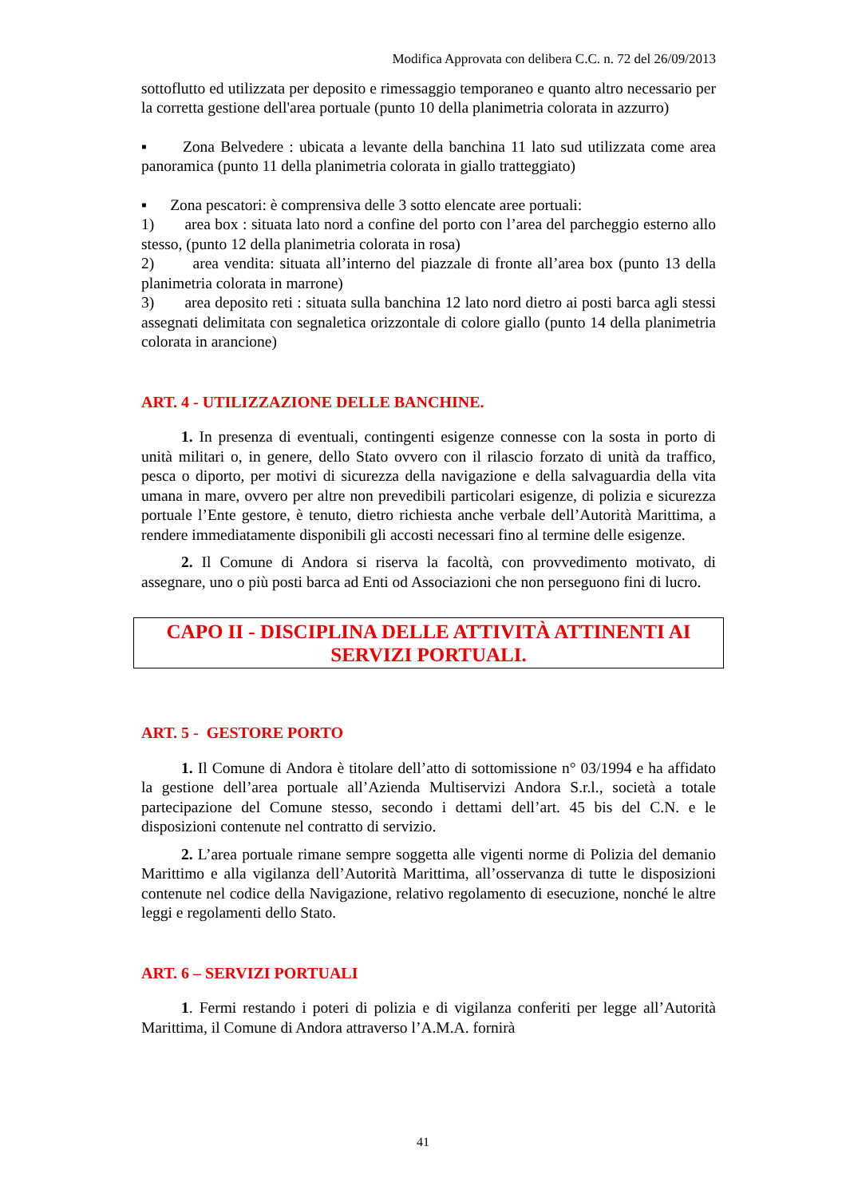Modifica Approvata con delibera C.C. n. 72 del 26/09/2013
sottoflutto ed utilizzata per deposito e rimessaggio temporaneo e quanto altro necessario per la corretta gestione dell'area portuale (punto 10 della planimetria colorata in azzurro)
▪ Zona Belvedere : ubicata a levante della banchina 11 lato sud utilizzata come area panoramica (punto 11 della planimetria colorata in giallo tratteggiato)
▪ Zona pescatori: è comprensiva delle 3 sotto elencate aree portuali:
1) area box : situata lato nord a confine del porto con l’area del parcheggio esterno allo stesso, (punto 12 della planimetria colorata in rosa)
2) area vendita: situata all’interno del piazzale di fronte all’area box (punto 13 della planimetria colorata in marrone)
3) area deposito reti : situata sulla banchina 12 lato nord dietro ai posti barca agli stessi assegnati delimitata con segnaletica orizzontale di colore giallo (punto 14 della planimetria colorata in arancione)
ART. 4 - UTILIZZAZIONE DELLE BANCHINE.
1. In presenza di eventuali, contingenti esigenze connesse con la sosta in porto di unità militari o, in genere, dello Stato ovvero con il rilascio forzato di unità da traffico, pesca o diporto, per motivi di sicurezza della navigazione e della salvaguardia della vita umana in mare, ovvero per altre non prevedibili particolari esigenze, di polizia e sicurezza portuale l’Ente gestore, è tenuto, dietro richiesta anche verbale dell’Autorità Marittima, a rendere immediatamente disponibili gli accosti necessari fino al termine delle esigenze.
2. Il Comune di Andora si riserva la facoltà, con provvedimento motivato, di assegnare, uno o più posti barca ad Enti od Associazioni che non perseguono fini di lucro.
CAPO II - DISCIPLINA DELLE ATTIVITÀ ATTINENTI AI SERVIZI PORTUALI.
ART. 5 - GESTORE PORTO
1. Il Comune di Andora è titolare dell’atto di sottomissione n° 03/1994 e ha affidato la gestione dell’area portuale all’Azienda Multiservizi Andora S.r.l., società a totale partecipazione del Comune stesso, secondo i dettami dell’art. 45 bis del C.N. e le disposizioni contenute nel contratto di servizio.
2. L’area portuale rimane sempre soggetta alle vigenti norme di Polizia del demanio Marittimo e alla vigilanza dell’Autorità Marittima, all’osservanza di tutte le disposizioni contenute nel codice della Navigazione, relativo regolamento di esecuzione, nonché le altre leggi e regolamenti dello Stato.
ART. 6 – SERVIZI PORTUALI
1. Fermi restando i poteri di polizia e di vigilanza conferiti per legge all’Autorità Marittima, il Comune di Andora attraverso l’A.M.A. fornirà
41